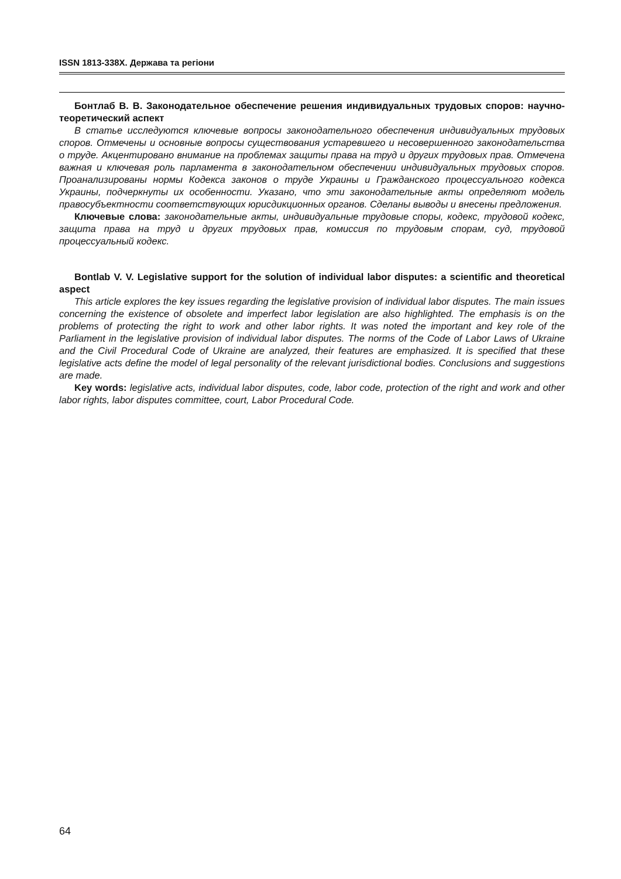ISSN 1813-338X. Держава та регіони
Бонтлаб В. В. Законодательное обеспечение решения индивидуальных трудовых споров: научно-теоретический аспект
В статье исследуются ключевые вопросы законодательного обеспечения индивидуальных трудовых споров. Отмечены и основные вопросы существования устаревшего и несовершенного законодательства о труде. Акцентировано внимание на проблемах защиты права на труд и других трудовых прав. Отмечена важная и ключевая роль парламента в законодательном обеспечении индивидуальных трудовых споров. Проанализированы нормы Кодекса законов о труде Украины и Гражданского процессуального кодекса Украины, подчеркнуты их особенности. Указано, что эти законодательные акты определяют модель правосубъектности соответствующих юрисдикционных органов. Сделаны выводы и внесены предложения.
Ключевые слова: законодательные акты, индивидуальные трудовые споры, кодекс, трудовой кодекс, защита права на труд и других трудовых прав, комиссия по трудовым спорам, суд, трудовой процессуальный кодекс.
Bontlab V. V. Legislative support for the solution of individual labor disputes: a scientific and theoretical aspect
This article explores the key issues regarding the legislative provision of individual labor disputes. The main issues concerning the existence of obsolete and imperfect labor legislation are also highlighted. The emphasis is on the problems of protecting the right to work and other labor rights. It was noted the important and key role of the Parliament in the legislative provision of individual labor disputes. The norms of the Code of Labor Laws of Ukraine and the Civil Procedural Code of Ukraine are analyzed, their features are emphasized. It is specified that these legislative acts define the model of legal personality of the relevant jurisdictional bodies. Conclusions and suggestions are made.
Key words: legislative acts, individual labor disputes, code, labor code, protection of the right and work and other labor rights, labor disputes committee, court, Labor Procedural Code.
64